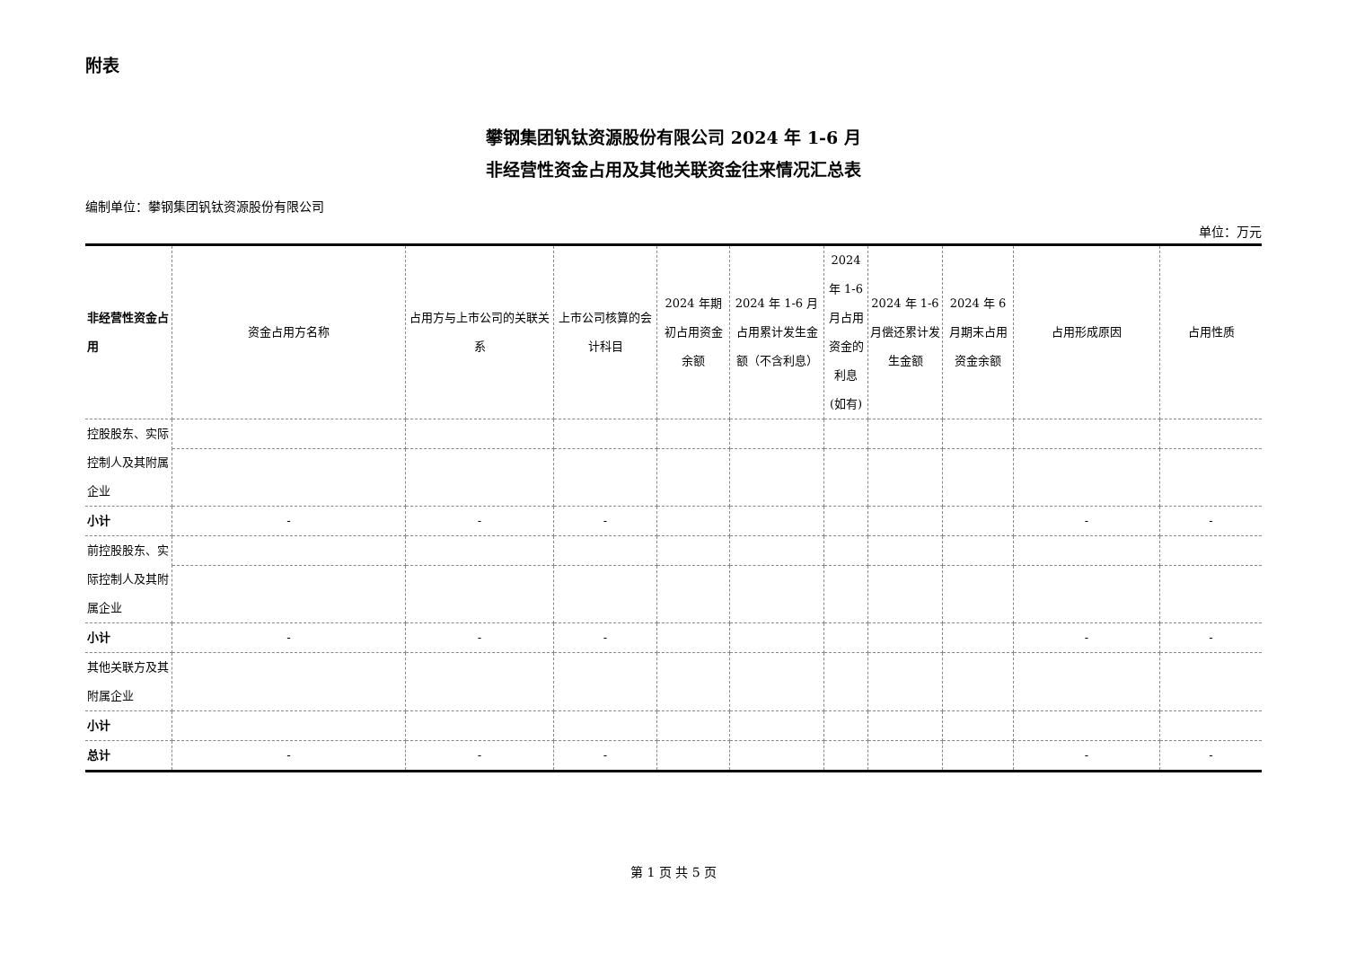附表
攀钢集团钒钛资源股份有限公司 2024 年 1-6 月
非经营性资金占用及其他关联资金往来情况汇总表
编制单位：攀钢集团钒钛资源股份有限公司
单位：万元
| 非经营性资金占用 | 资金占用方名称 | 占用方与上市公司的关联关系 | 上市公司核算的会计科目 | 2024 年期初占用资金余额 | 2024 年 1-6 月占用累计发生金额（不含利息） | 2024 年 1-6 月占用资金的利息(如有) | 2024 年 1-6 月偿还累计发生金额 | 2024 年 6 月期末占用资金余额 | 占用形成原因 | 占用性质 |
| --- | --- | --- | --- | --- | --- | --- | --- | --- | --- | --- |
| 控股股东、实际控制人及其附属企业 | | | | | | | | | | |
| 小计 | - | - | - | | | | | | - | - |
| 前控股股东、实际控制人及其附属企业 | | | | | | | | | | |
| 小计 | - | - | - | | | | | | - | - |
| 其他关联方及其附属企业 | | | | | | | | | | |
| 小计 | | | | | | | | | | |
| 总计 | - | - | - | | | | | | - | - |
第 1 页 共 5 页